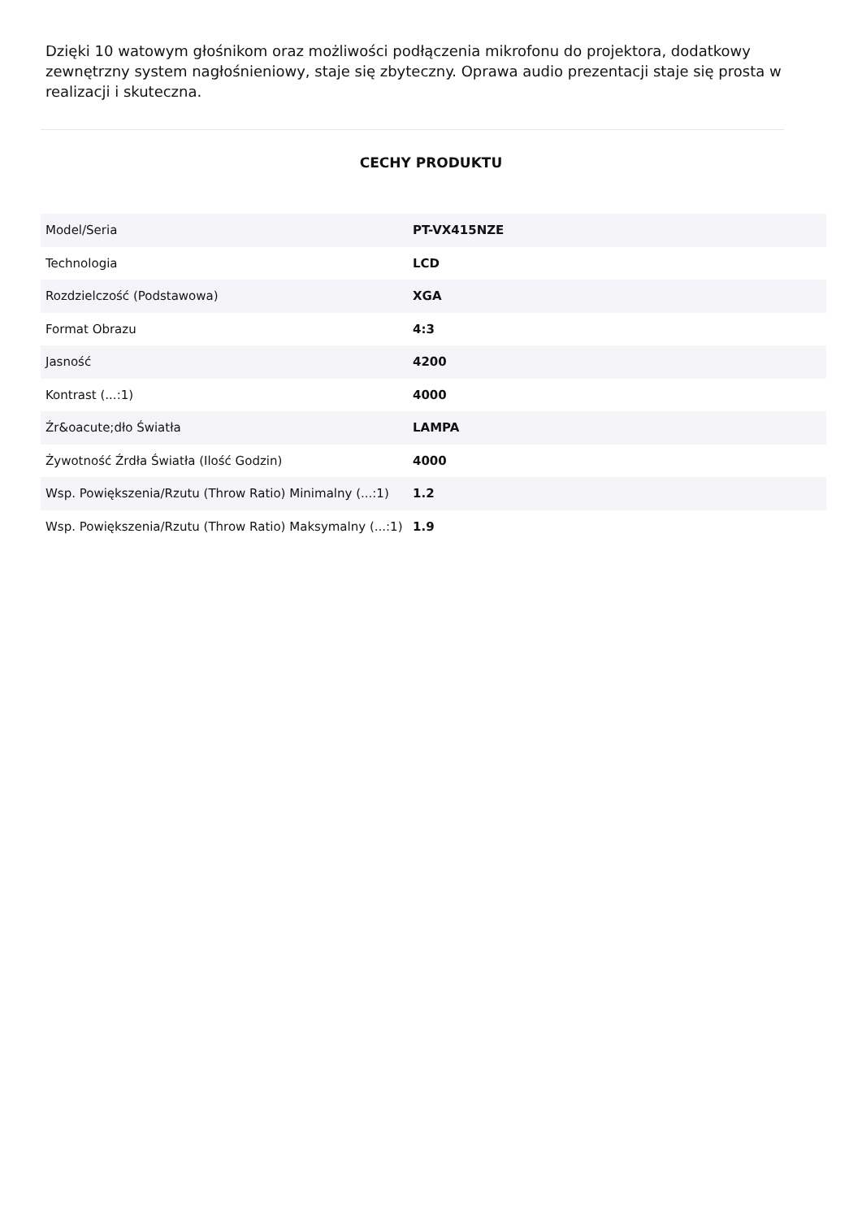Dzięki 10 watowym głośnikom oraz możliwości podłączenia mikrofonu do projektora, dodatkowy zewnętrzny system nagłośnieniowy, staje się zbyteczny. Oprawa audio prezentacji staje się prosta w realizacji i skuteczna.
CECHY PRODUKTU
| Model/Seria | PT-VX415NZE |
| Technologia | LCD |
| Rozdzielczość (Podstawowa) | XGA |
| Format Obrazu | 4:3 |
| Jasność | 4200 |
| Kontrast (...:1) | 4000 |
| Źr&oacute;dło Światła | LAMPA |
| Żywotność Źrdła Światła (Ilość Godzin) | 4000 |
| Wsp. Powiększenia/Rzutu (Throw Ratio) Minimalny (...:1) | 1.2 |
| Wsp. Powiększenia/Rzutu (Throw Ratio) Maksymalny (...:1) | 1.9 |